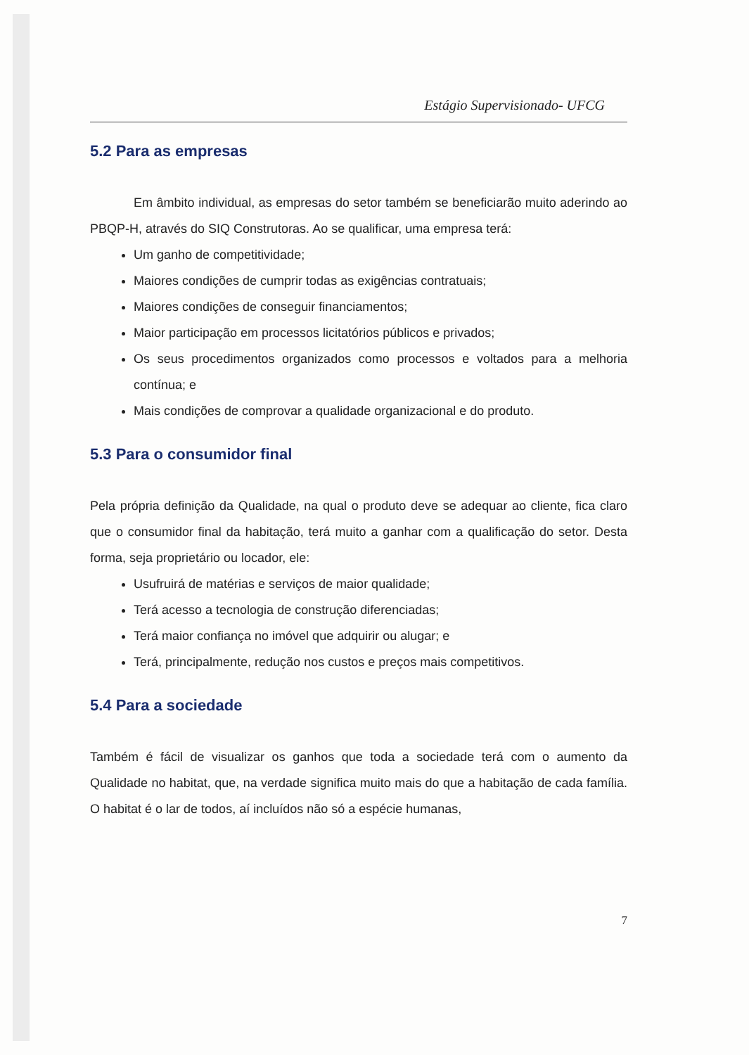Estágio Supervisionado- UFCG
5.2 Para as empresas
Em âmbito individual, as empresas do setor também se beneficiarão muito aderindo ao PBQP-H, através do SIQ Construtoras. Ao se qualificar, uma empresa terá:
Um ganho de competitividade;
Maiores condições de cumprir todas as exigências contratuais;
Maiores condições de conseguir financiamentos;
Maior participação em processos licitatórios públicos e privados;
Os seus procedimentos organizados como processos e voltados para a melhoria contínua; e
Mais condições de comprovar a qualidade organizacional e do produto.
5.3 Para o consumidor final
Pela própria definição da Qualidade, na qual o produto deve se adequar ao cliente, fica claro que o consumidor final da habitação, terá muito a ganhar com a qualificação do setor. Desta forma, seja proprietário ou locador, ele:
Usufruirá de matérias e serviços de maior qualidade;
Terá acesso a tecnologia de construção diferenciadas;
Terá maior confiança no imóvel que adquirir ou alugar; e
Terá, principalmente, redução nos custos e preços mais competitivos.
5.4 Para a sociedade
Também é fácil de visualizar os ganhos que toda a sociedade terá com o aumento da Qualidade no habitat, que, na verdade significa muito mais do que a habitação de cada família. O habitat é o lar de todos, aí incluídos não só a espécie humanas,
7